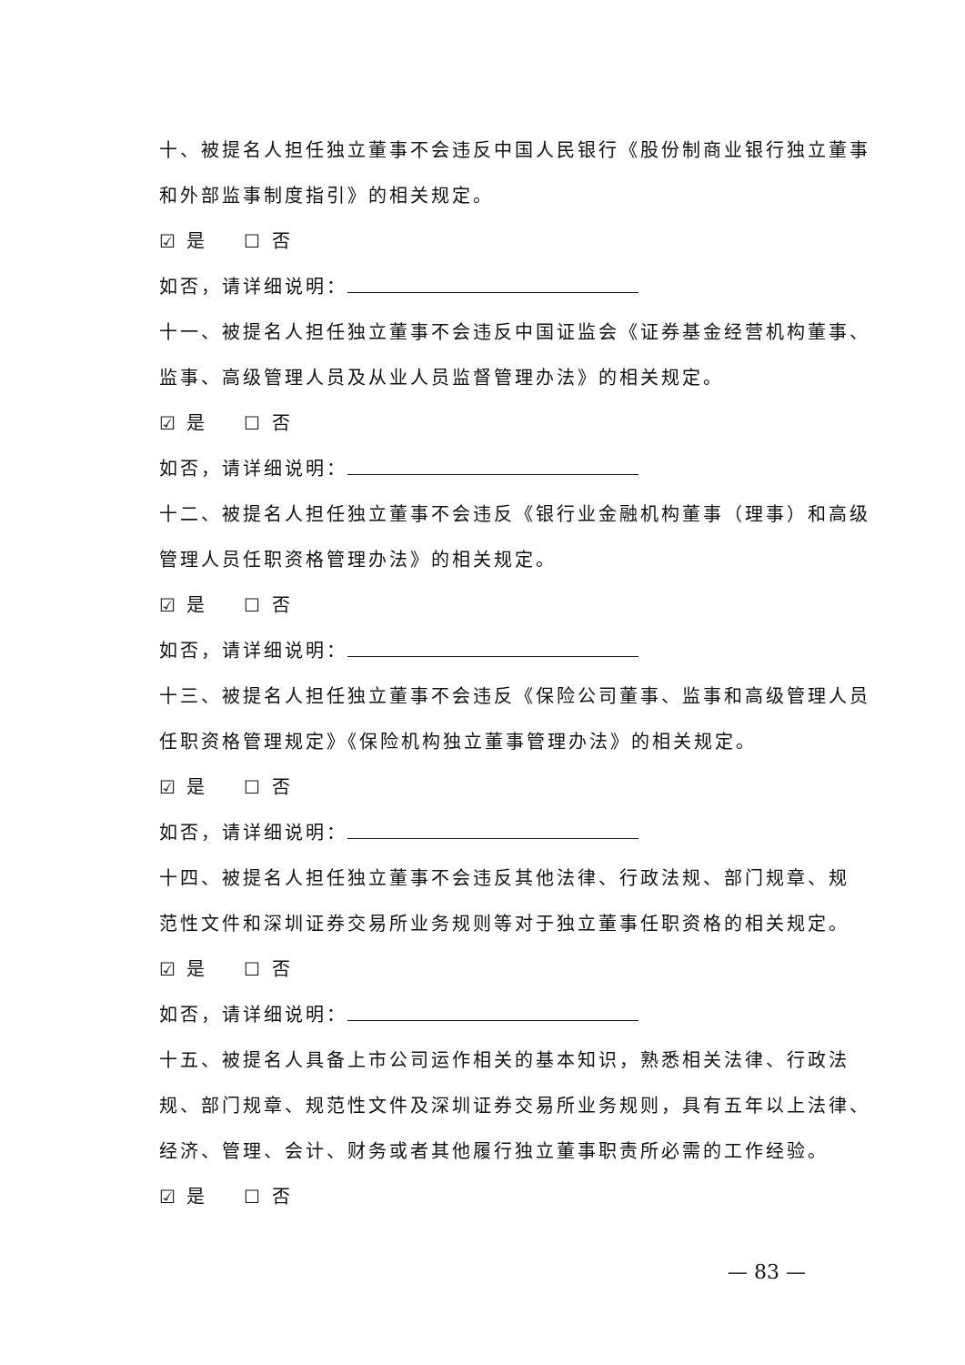十、被提名人担任独立董事不会违反中国人民银行《股份制商业银行独立董事
和外部监事制度指引》的相关规定。
☑ 是 ☐ 否
如否，请详细说明：
十一、被提名人担任独立董事不会违反中国证监会《证券基金经营机构董事、
监事、高级管理人员及从业人员监督管理办法》的相关规定。
☑ 是 ☐ 否
如否，请详细说明：
十二、被提名人担任独立董事不会违反《银行业金融机构董事（理事）和高级
管理人员任职资格管理办法》的相关规定。
☑ 是 ☐ 否
如否，请详细说明：
十三、被提名人担任独立董事不会违反《保险公司董事、监事和高级管理人员
任职资格管理规定》《保险机构独立董事管理办法》的相关规定。
☑ 是 ☐ 否
如否，请详细说明：
十四、被提名人担任独立董事不会违反其他法律、行政法规、部门规章、规
范性文件和深圳证券交易所业务规则等对于独立董事任职资格的相关规定。
☑ 是 ☐ 否
如否，请详细说明：
十五、被提名人具备上市公司运作相关的基本知识，熟悉相关法律、行政法
规、部门规章、规范性文件及深圳证券交易所业务规则，具有五年以上法律、
经济、管理、会计、财务或者其他履行独立董事职责所必需的工作经验。
☑ 是 ☐ 否
— 83 —